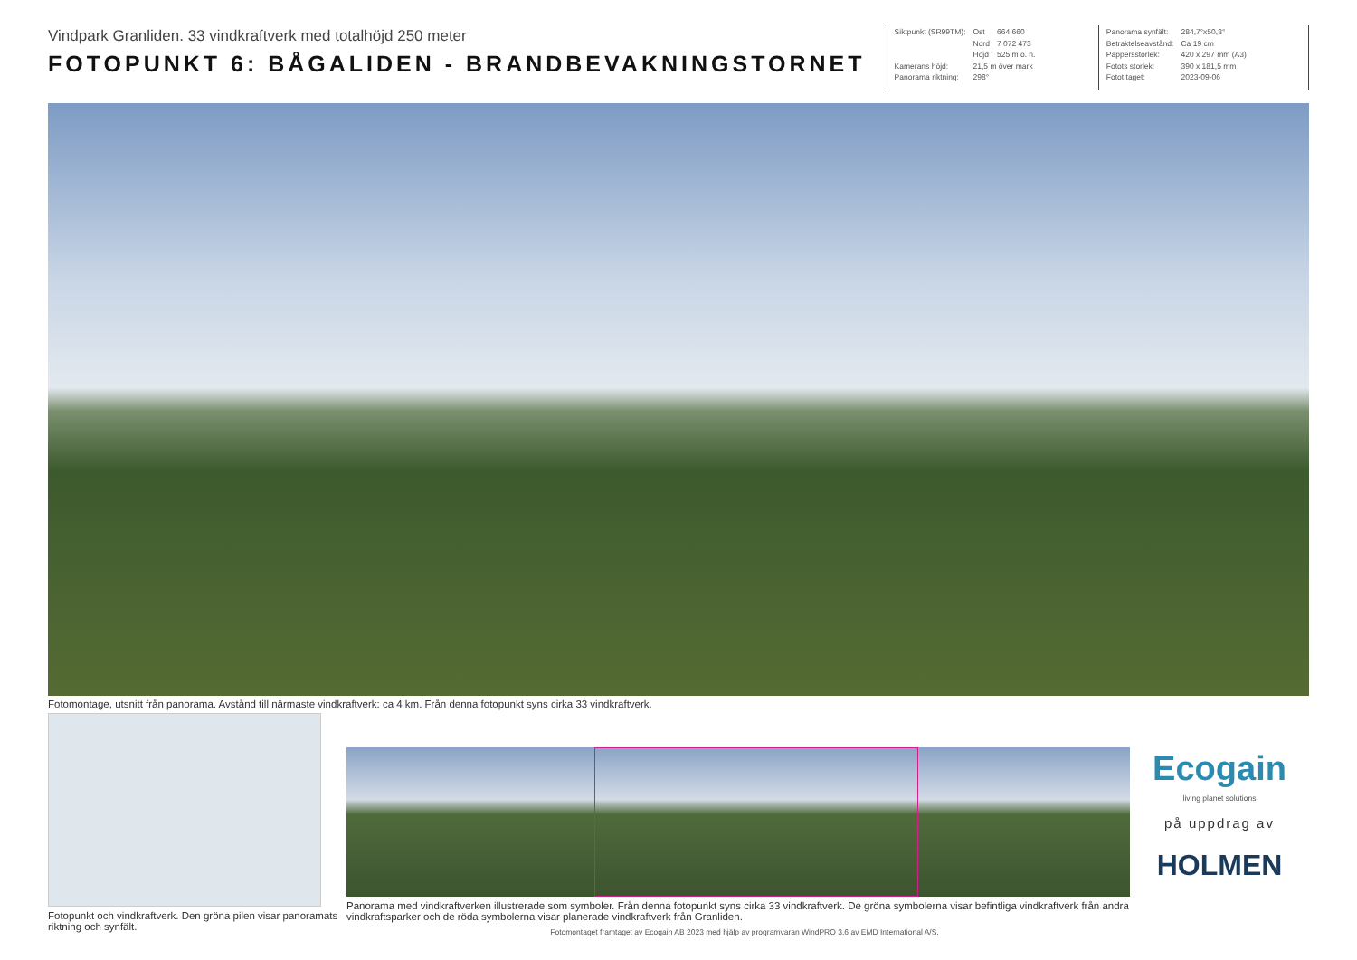Vindpark Granliden. 33 vindkraftverk med totalhöjd 250 meter
FOTOPUNKT 6: BÅGALIDEN - BRANDBEVAKNINGSTORNET
| Siktpunkt (SR99TM): | Ost | 664 660 |
| | Nord | 7 072 473 |
| | Höjd | 525 m ö. h. |
| Kamerans höjd: | 21,5 m över mark | |
| Panorama riktning: | 298° | |
| Panorama synfält: | 284,7°x50,8° |
| Betraktelseavstånd: | Ca 19 cm |
| Pappersstorlek: | 420 x 297 mm (A3) |
| Fotots storlek: | 390 x 181,5 mm |
| Fotot taget: | 2023-09-06 |
Fotomontage, utsnitt från panorama. Avstånd till närmaste vindkraftverk: ca 4 km. Från denna fotopunkt syns cirka 33 vindkraftverk.
Fotopunkt och vindkraftverk. Den gröna pilen visar panoramats riktning och synfält.
Panorama med vindkraftverken illustrerade som symboler. Från denna fotopunkt syns cirka 33 vindkraftverk. De gröna symbolerna visar befintliga vindkraftverk från andra vindkraftsparker och de röda symbolerna visar planerade vindkraftverk från Granliden.
Fotomontaget framtaget av Ecogain AB 2023 med hjälp av programvaran WindPRO 3.6 av EMD International A/S.
Ecogain
living planet solutions
på uppdrag av
HOLMEN